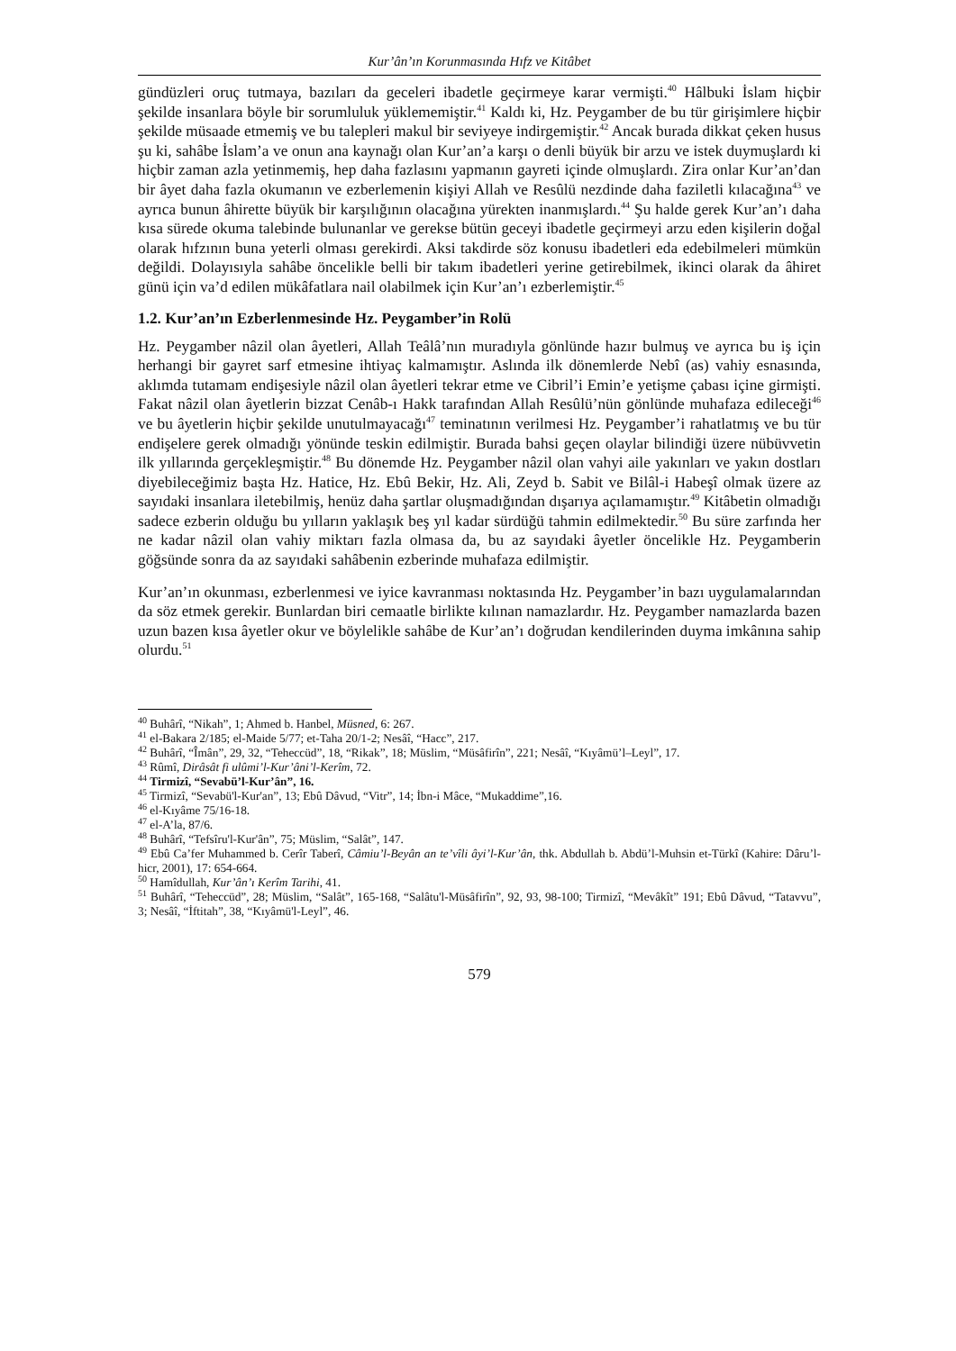Kur’ân’ın Korunmasında Hıfz ve Kitâbet
gündüzleri oruç tutmaya, bazıları da geceleri ibadetle geçirmeye karar vermişti.<sup>40</sup> Hâlbuki İslam hiçbir şekilde insanlara böyle bir sorumluluk yüklememiştir.<sup>41</sup> Kaldı ki, Hz. Peygamber de bu tür girişimlere hiçbir şekilde müsaade etmemiş ve bu talepleri makul bir seviyeye indirgemiştir.<sup>42</sup> Ancak burada dikkat çeken husus şu ki, sahâbe İslam’a ve onun ana kaynağı olan Kur’an’a karşı o denli büyük bir arzu ve istek duymuşlardı ki hiçbir zaman azla yetinmemiş, hep daha fazlasını yapmanın gayreti içinde olmuşlardı. Zira onlar Kur’an’dan bir âyet daha fazla okumanın ve ezberlemenin kişiyi Allah ve Resûlü nezdinde daha faziletli kılacağına<sup>43</sup> ve ayrıca bunun âhirette büyük bir karşılığının olacağına yürekten inanmışlardı.<sup>44</sup> Şu halde gerek Kur’an’ı daha kısa sürede okuma talebinde bulunanlar ve gerekse bütün geceyi ibadetle geçirmeyi arzu eden kişilerin doğal olarak hıfzının buna yeterli olması gerekirdi. Aksi takdirde söz konusu ibadetleri eda edebilmeleri mümkün değildi. Dolayısıyla sahâbe öncelikle belli bir takım ibadetleri yerine getirebilmek, ikinci olarak da âhiret günü için va’d edilen mükâfatlara nail olabilmek için Kur’an’ı ezberlemiştir.<sup>45</sup>
1.2. Kur’an’ın Ezberlenmesinde Hz. Peygamber’in Rolü
Hz. Peygamber nâzil olan âyetleri, Allah Teâlâ’nın muradıyla gönlünde hazır bulmuş ve ayrıca bu iş için herhangi bir gayret sarf etmesine ihtiyaç kalmamıştır. Aslında ilk dönemlerde Nebî (as) vahiy esnasında, aklımda tutamam endişesiyle nâzil olan âyetleri tekrar etme ve Cibril’i Emin’e yetişme çabası içine girmişti. Fakat nâzil olan âyetlerin bizzat Cenâb-ı Hakk tarafından Allah Resûlü’nün gönlünde muhafaza edileceği<sup>46</sup> ve bu âyetlerin hiçbir şekilde unutulmayacağı<sup>47</sup> teminatının verilmesi Hz. Peygamber’i rahatlatmış ve bu tür endişelere gerek olmadığı yönünde teskin edilmiştir. Burada bahsi geçen olaylar bilindiği üzere nübüvvetin ilk yıllarında gerçekleşmiştir.<sup>48</sup> Bu dönemde Hz. Peygamber nâzil olan vahyi aile yakınları ve yakın dostları diyebileceğimiz başta Hz. Hatice, Hz. Ebû Bekir, Hz. Ali, Zeyd b. Sabit ve Bilâl-i Habeşî olmak üzere az sayıdaki insanlara iletebilmiş, henüz daha şartlar oluşmadığından dışarıya açılamamıştır.<sup>49</sup> Kitâbetin olmadığı sadece ezberin olduğu bu yılların yaklaşık beş yıl kadar sürdüğü tahmin edilmektedir.<sup>50</sup> Bu süre zarfında her ne kadar nâzil olan vahiy miktarı fazla olmasa da, bu az sayıdaki âyetler öncelikle Hz. Peygamberin göğsünde sonra da az sayıdaki sahâbenin ezberinde muhafaza edilmiştir.
Kur’an’ın okunması, ezberlenmesi ve iyice kavranması noktasında Hz. Peygamber’in bazı uygulamalarından da söz etmek gerekir. Bunlardan biri cemaatle birlikte kılınan namazlardır. Hz. Peygamber namazlarda bazen uzun bazen kısa âyetler okur ve böylelikle sahâbe de Kur’an’ı doğrudan kendilerinden duyma imkânına sahip olurdu.<sup>51</sup>
<sup>40</sup> Buhârî, “Nikah”, 1; Ahmed b. Hanbel, Müsned, 6: 267.
<sup>41</sup> el-Bakara 2/185; el-Maide 5/77; et-Taha 20/1-2; Nesâî, “Hacc”, 217.
<sup>42</sup> Buhârî, “Îmân”, 29, 32, “Teheccüd”, 18, “Rikak”, 18; Müslim, “Müsâfirîn”, 221; Nesâî, “Kıyâmü’l–Leyl”, 17.
<sup>43</sup> Rûmî, Dirâsât fi ulûmi’l-Kur’âni’l-Kerîm, 72.
<sup>44</sup> Tirmizî, “Sevabü’l-Kur’ân”, 16.
<sup>45</sup> Tirmizî, “Sevabü'l-Kur'an”, 13; Ebû Dâvud, “Vitr”, 14; İbn-i Mâce, “Mukaddime”,16.
<sup>46</sup> el-Kıyâme 75/16-18.
<sup>47</sup> el-A’la, 87/6.
<sup>48</sup> Buhârî, “Tefsîru'l-Kur'ân”, 75; Müslim, “Salât”, 147.
<sup>49</sup> Ebû Ca’fer Muhammed b. Cerîr Taberî, Câmiu’l-Beyân an te’vîli âyi’l-Kur’ân, thk. Abdullah b. Abdü’l-Muhsin et-Türkî (Kahire: Dâru’l-hicr, 2001), 17: 654-664.
<sup>50</sup> Hamîdullah, Kur’ân’ı Kerîm Tarihi, 41.
<sup>51</sup> Buhârî, “Teheccüd”, 28; Müslim, “Salât”, 165-168, “Salâtu'l-Müsâfirîn”, 92, 93, 98-100; Tirmizî, “Mevâkît” 191; Ebû Dâvud, “Tatavvu”, 3; Nesâî, “İftitah”, 38, “Kıyâmü'l-Leyl”, 46.
579